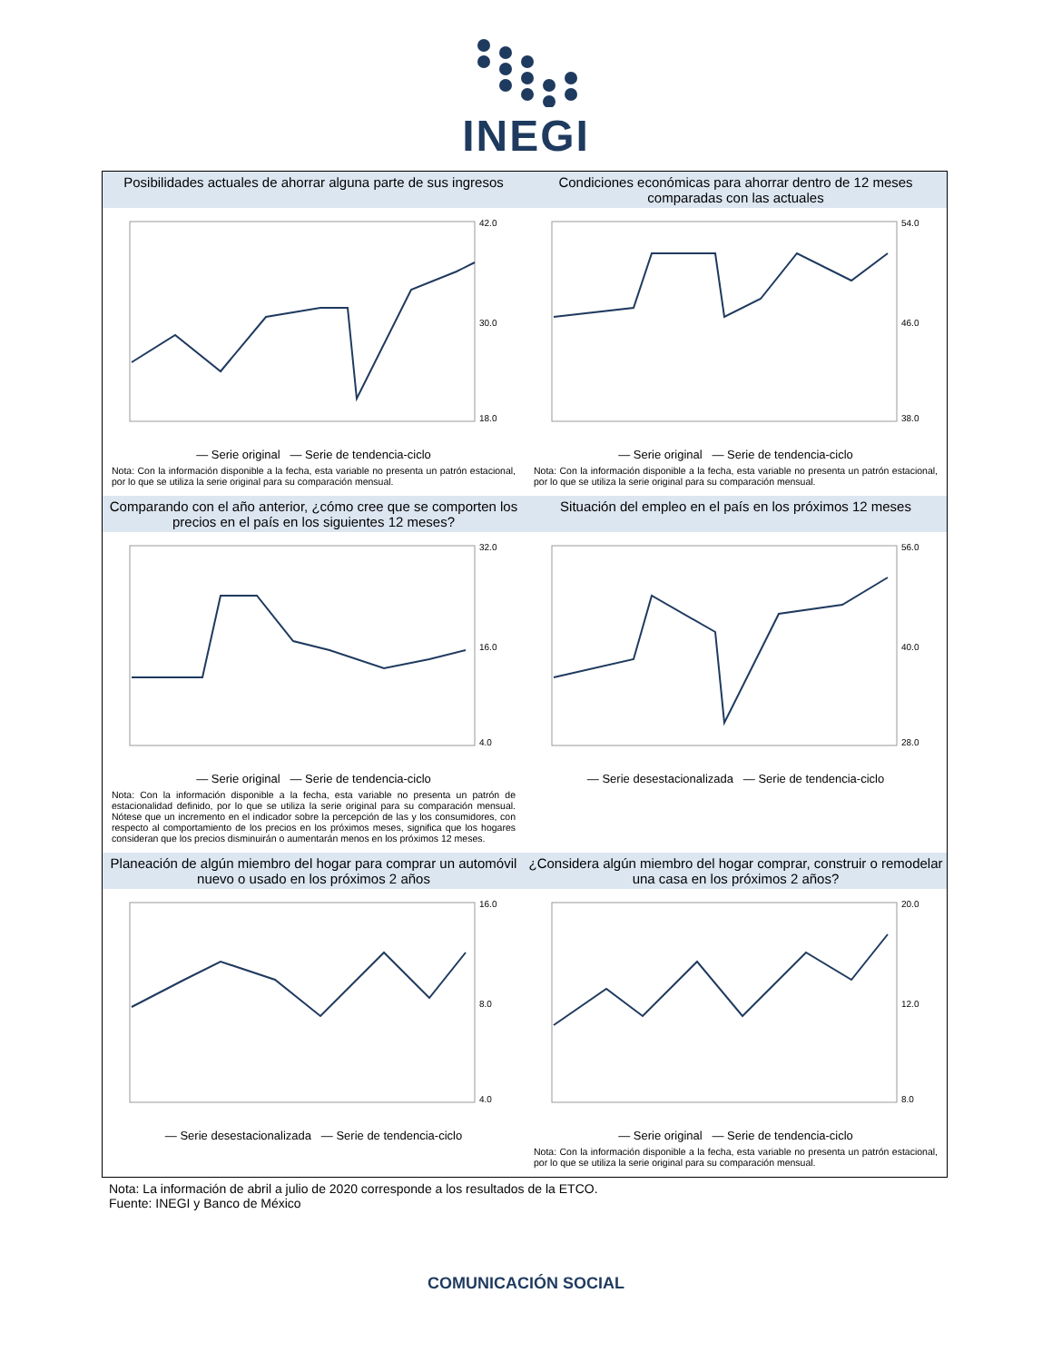INEGI
Posibilidades actuales de ahorrar alguna parte de sus ingresos
42.0
30.0
18.0
— Serie original — Serie de tendencia-ciclo
Nota: Con la información disponible a la fecha, esta variable no presenta un patrón estacional, por lo que se utiliza la serie original para su comparación mensual.
Condiciones económicas para ahorrar dentro de 12 meses comparadas con las actuales
54.0
46.0
38.0
— Serie original — Serie de tendencia-ciclo
Nota: Con la información disponible a la fecha, esta variable no presenta un patrón estacional, por lo que se utiliza la serie original para su comparación mensual.
Comparando con el año anterior, ¿cómo cree que se comporten los precios en el país en los siguientes 12 meses?
32.0
16.0
4.0
— Serie original — Serie de tendencia-ciclo
Nota: Con la información disponible a la fecha, esta variable no presenta un patrón de estacionalidad definido, por lo que se utiliza la serie original para su comparación mensual. Nótese que un incremento en el indicador sobre la percepción de las y los consumidores, con respecto al comportamiento de los precios en los próximos meses, significa que los hogares consideran que los precios disminuirán o aumentarán menos en los próximos 12 meses.
Situación del empleo en el país en los próximos 12 meses
56.0
40.0
28.0
— Serie desestacionalizada — Serie de tendencia-ciclo
Planeación de algún miembro del hogar para comprar un automóvil nuevo o usado en los próximos 2 años
16.0
8.0
4.0
— Serie desestacionalizada — Serie de tendencia-ciclo
¿Considera algún miembro del hogar comprar, construir o remodelar una casa en los próximos 2 años?
20.0
12.0
8.0
— Serie original — Serie de tendencia-ciclo
Nota: Con la información disponible a la fecha, esta variable no presenta un patrón estacional, por lo que se utiliza la serie original para su comparación mensual.
Nota: La información de abril a julio de 2020 corresponde a los resultados de la ETCO.
Fuente: INEGI y Banco de México
COMUNICACIÓN SOCIAL